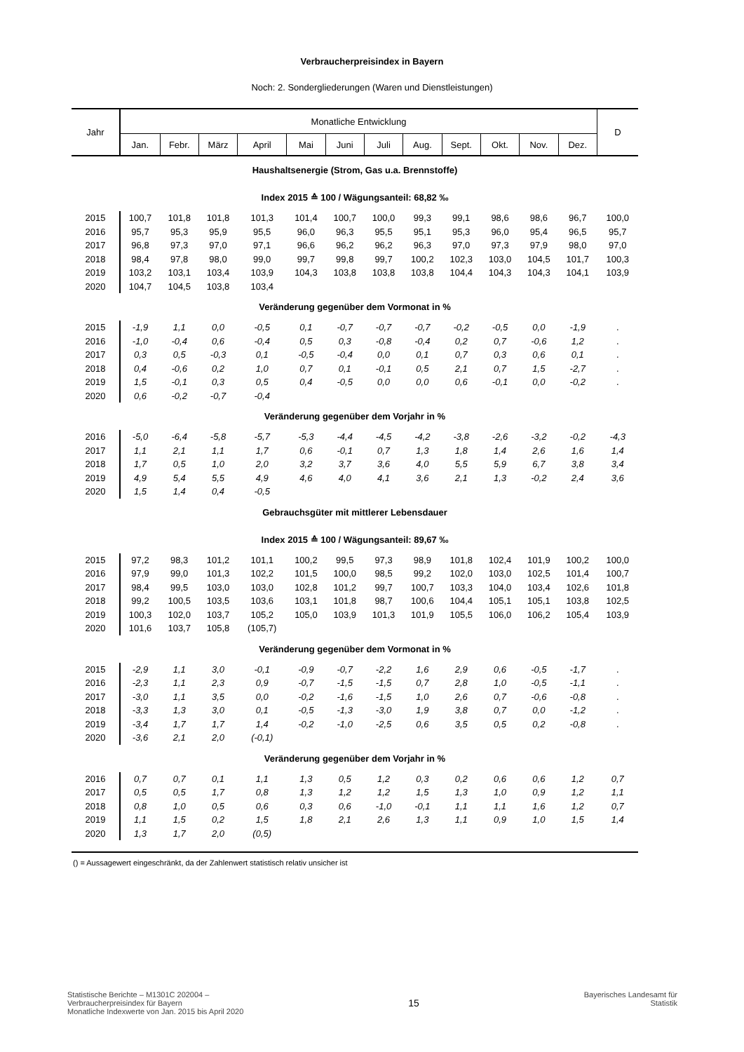Verbraucherpreisindex in Bayern
Noch: 2. Sondergliederungen (Waren und Dienstleistungen)
| Jahr | Monatliche Entwicklung | | | | | | | | | | | | D |
| --- | --- | --- | --- | --- | --- | --- | --- | --- | --- | --- | --- | --- | --- |
| | Jan. | Febr. | März | April | Mai | Juni | Juli | Aug. | Sept. | Okt. | Nov. | Dez. | |
| Haushaltsenergie (Strom, Gas u.a. Brennstoffe) | | | | | | | | | | | | | |
| Index 2015 ≙ 100 / Wägungsanteil: 68,82 ‰ | | | | | | | | | | | | | |
| 2015 | 100,7 | 101,8 | 101,8 | 101,3 | 101,4 | 100,7 | 100,0 | 99,3 | 99,1 | 98,6 | 98,6 | 96,7 | 100,0 |
| 2016 | 95,7 | 95,3 | 95,9 | 95,5 | 96,0 | 96,3 | 95,5 | 95,1 | 95,3 | 96,0 | 95,4 | 96,5 | 95,7 |
| 2017 | 96,8 | 97,3 | 97,0 | 97,1 | 96,6 | 96,2 | 96,2 | 96,3 | 97,0 | 97,3 | 97,9 | 98,0 | 97,0 |
| 2018 | 98,4 | 97,8 | 98,0 | 99,0 | 99,7 | 99,8 | 99,7 | 100,2 | 102,3 | 103,0 | 104,5 | 101,7 | 100,3 |
| 2019 | 103,2 | 103,1 | 103,4 | 103,9 | 104,3 | 103,8 | 103,8 | 103,8 | 104,4 | 104,3 | 104,3 | 104,1 | 103,9 |
| 2020 | 104,7 | 104,5 | 103,8 | 103,4 | | | | | | | | | |
| Veränderung gegenüber dem Vormonat in % | | | | | | | | | | | | | |
| 2015 | -1,9 | 1,1 | 0,0 | -0,5 | 0,1 | -0,7 | -0,7 | -0,7 | -0,2 | -0,5 | 0,0 | -1,9 | . |
| 2016 | -1,0 | -0,4 | 0,6 | -0,4 | 0,5 | 0,3 | -0,8 | -0,4 | 0,2 | 0,7 | -0,6 | 1,2 | . |
| 2017 | 0,3 | 0,5 | -0,3 | 0,1 | -0,5 | -0,4 | 0,0 | 0,1 | 0,7 | 0,3 | 0,6 | 0,1 | . |
| 2018 | 0,4 | -0,6 | 0,2 | 1,0 | 0,7 | 0,1 | -0,1 | 0,5 | 2,1 | 0,7 | 1,5 | -2,7 | . |
| 2019 | 1,5 | -0,1 | 0,3 | 0,5 | 0,4 | -0,5 | 0,0 | 0,0 | 0,6 | -0,1 | 0,0 | -0,2 | . |
| 2020 | 0,6 | -0,2 | -0,7 | -0,4 | | | | | | | | | |
| Veränderung gegenüber dem Vorjahr in % | | | | | | | | | | | | | |
| 2016 | -5,0 | -6,4 | -5,8 | -5,7 | -5,3 | -4,4 | -4,5 | -4,2 | -3,8 | -2,6 | -3,2 | -0,2 | -4,3 |
| 2017 | 1,1 | 2,1 | 1,1 | 1,7 | 0,6 | -0,1 | 0,7 | 1,3 | 1,8 | 1,4 | 2,6 | 1,6 | 1,4 |
| 2018 | 1,7 | 0,5 | 1,0 | 2,0 | 3,2 | 3,7 | 3,6 | 4,0 | 5,5 | 5,9 | 6,7 | 3,8 | 3,4 |
| 2019 | 4,9 | 5,4 | 5,5 | 4,9 | 4,6 | 4,0 | 4,1 | 3,6 | 2,1 | 1,3 | -0,2 | 2,4 | 3,6 |
| 2020 | 1,5 | 1,4 | 0,4 | -0,5 | | | | | | | | | |
| Gebrauchsgüter mit mittlerer Lebensdauer | | | | | | | | | | | | | |
| Index 2015 ≙ 100 / Wägungsanteil: 89,67 ‰ | | | | | | | | | | | | | |
| 2015 | 97,2 | 98,3 | 101,2 | 101,1 | 100,2 | 99,5 | 97,3 | 98,9 | 101,8 | 102,4 | 101,9 | 100,2 | 100,0 |
| 2016 | 97,9 | 99,0 | 101,3 | 102,2 | 101,5 | 100,0 | 98,5 | 99,2 | 102,0 | 103,0 | 102,5 | 101,4 | 100,7 |
| 2017 | 98,4 | 99,5 | 103,0 | 103,0 | 102,8 | 101,2 | 99,7 | 100,7 | 103,3 | 104,0 | 103,4 | 102,6 | 101,8 |
| 2018 | 99,2 | 100,5 | 103,5 | 103,6 | 103,1 | 101,8 | 98,7 | 100,6 | 104,4 | 105,1 | 105,1 | 103,8 | 102,5 |
| 2019 | 100,3 | 102,0 | 103,7 | 105,2 | 105,0 | 103,9 | 101,3 | 101,9 | 105,5 | 106,0 | 106,2 | 105,4 | 103,9 |
| 2020 | 101,6 | 103,7 | 105,8 | (105,7) | | | | | | | | | |
| Veränderung gegenüber dem Vormonat in % | | | | | | | | | | | | | |
| 2015 | -2,9 | 1,1 | 3,0 | -0,1 | -0,9 | -0,7 | -2,2 | 1,6 | 2,9 | 0,6 | -0,5 | -1,7 | . |
| 2016 | -2,3 | 1,1 | 2,3 | 0,9 | -0,7 | -1,5 | -1,5 | 0,7 | 2,8 | 1,0 | -0,5 | -1,1 | . |
| 2017 | -3,0 | 1,1 | 3,5 | 0,0 | -0,2 | -1,6 | -1,5 | 1,0 | 2,6 | 0,7 | -0,6 | -0,8 | . |
| 2018 | -3,3 | 1,3 | 3,0 | 0,1 | -0,5 | -1,3 | -3,0 | 1,9 | 3,8 | 0,7 | 0,0 | -1,2 | . |
| 2019 | -3,4 | 1,7 | 1,7 | 1,4 | -0,2 | -1,0 | -2,5 | 0,6 | 3,5 | 0,5 | 0,2 | -0,8 | . |
| 2020 | -3,6 | 2,1 | 2,0 | (-0,1) | | | | | | | | | |
| Veränderung gegenüber dem Vorjahr in % | | | | | | | | | | | | | |
| 2016 | 0,7 | 0,7 | 0,1 | 1,1 | 1,3 | 0,5 | 1,2 | 0,3 | 0,2 | 0,6 | 0,6 | 1,2 | 0,7 |
| 2017 | 0,5 | 0,5 | 1,7 | 0,8 | 1,3 | 1,2 | 1,2 | 1,5 | 1,3 | 1,0 | 0,9 | 1,2 | 1,1 |
| 2018 | 0,8 | 1,0 | 0,5 | 0,6 | 0,3 | 0,6 | -1,0 | -0,1 | 1,1 | 1,1 | 1,6 | 1,2 | 0,7 |
| 2019 | 1,1 | 1,5 | 0,2 | 1,5 | 1,8 | 2,1 | 2,6 | 1,3 | 1,1 | 0,9 | 1,0 | 1,5 | 1,4 |
| 2020 | 1,3 | 1,7 | 2,0 | (0,5) | | | | | | | | | |
() = Aussagewert eingeschränkt, da der Zahlenwert statistisch relativ unsicher ist
Statistische Berichte – M1301C 202004 –
Verbraucherpreisindex für Bayern
Monatliche Indexwerte von Jan. 2015 bis April 2020
15
Bayerisches Landesamt für
Statistik